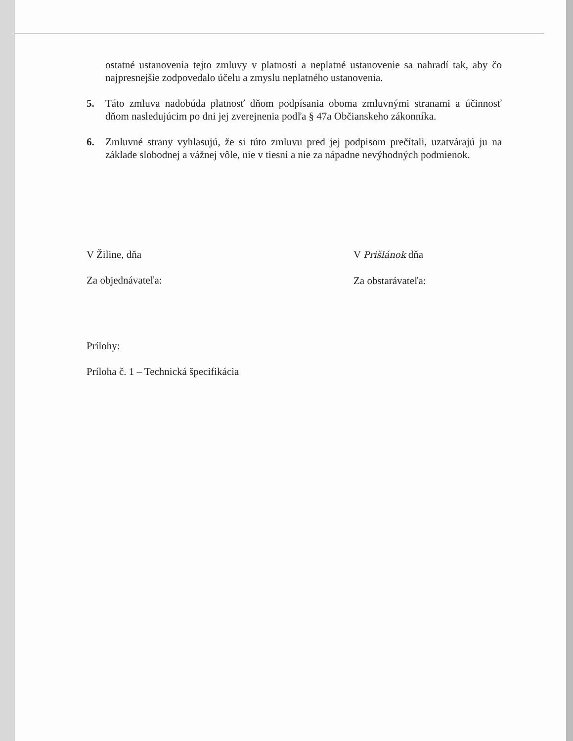ostatné ustanovenia tejto zmluvy v platnosti a neplatné ustanovenie sa nahradí tak, aby čo najpresnejšie zodpovedalo účelu a zmyslu neplatného ustanovenia.
5. Táto zmluva nadobúda platnosť dňom podpísania oboma zmluvnými stranami a účinnosť dňom nasledujúcim po dni jej zverejnenia podľa § 47a Občianskeho zákonníka.
6. Zmluvné strany vyhlasujú, že si túto zmluvu pred jej podpisom prečítali, uzatvárajú ju na základe slobodnej a vážnej vôle, nie v tiesni a nie za nápadne nevýhodných podmienok.
V Žiline, dňa
Za objednávateľa:
V Prišlánok dňa
Za obstarávateľa:
Prílohy:
Príloha č. 1 – Technická špecifikácia